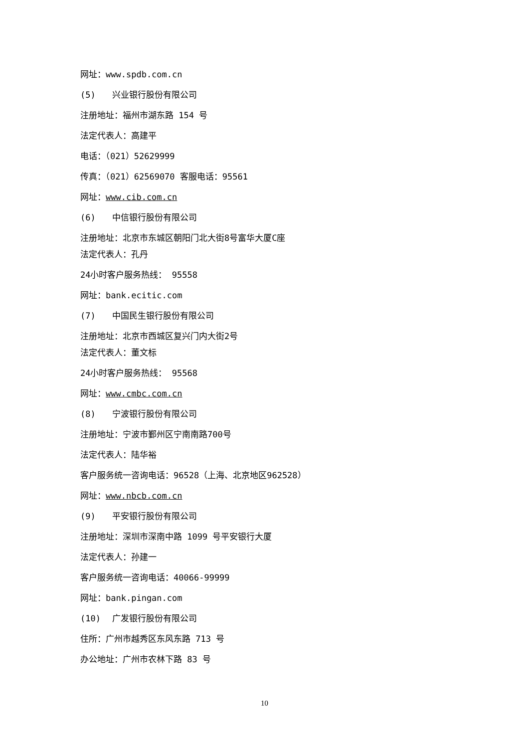网址：www.spdb.com.cn
(5) 兴业银行股份有限公司
注册地址：福州市湖东路 154 号
法定代表人：高建平
电话：（021）52629999
传真：（021）62569070 客服电话：95561
网址：www.cib.com.cn
(6) 中信银行股份有限公司
注册地址：北京市东城区朝阳门北大街8号富华大厦C座
法定代表人：孔丹
24小时客户服务热线： 95558
网址：bank.ecitic.com
(7) 中国民生银行股份有限公司
注册地址：北京市西城区复兴门内大街2号
法定代表人：董文标
24小时客户服务热线： 95568
网址：www.cmbc.com.cn
(8) 宁波银行股份有限公司
注册地址：宁波市鄞州区宁南南路700号
法定代表人：陆华裕
客户服务统一咨询电话：96528（上海、北京地区962528）
网址：www.nbcb.com.cn
(9) 平安银行股份有限公司
注册地址：深圳市深南中路 1099 号平安银行大厦
法定代表人：孙建一
客户服务统一咨询电话：40066-99999
网址：bank.pingan.com
(10) 广发银行股份有限公司
住所：广州市越秀区东风东路 713 号
办公地址：广州市农林下路 83 号
10